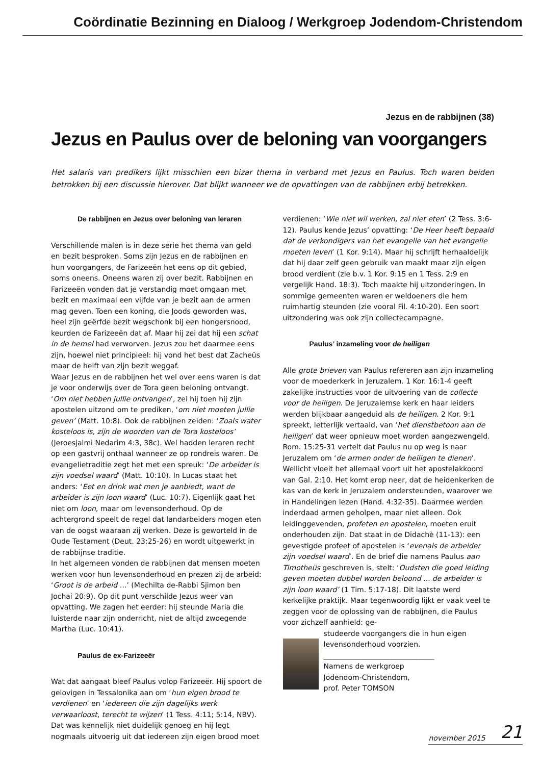Coördinatie Bezinning en Dialoog / Werkgroep Jodendom-Christendom
Jezus en de rabbijnen (38)
Jezus en Paulus over de beloning van voorgangers
Het salaris van predikers lijkt misschien een bizar thema in verband met Jezus en Paulus. Toch waren beiden betrokken bij een discussie hierover. Dat blijkt wanneer we de opvattingen van de rabbijnen erbij betrekken.
De rabbijnen en Jezus over beloning van leraren
Verschillende malen is in deze serie het thema van geld en bezit besproken. Soms zijn Jezus en de rabbijnen en hun voorgangers, de Farizeeën het eens op dit gebied, soms oneens. Oneens waren zij over bezit. Rabbijnen en Farizeeën vonden dat je verstandig moet omgaan met bezit en maximaal een vijfde van je bezit aan de armen mag geven. Toen een koning, die Joods geworden was, heel zijn geërfde bezit wegschonk bij een hongersnood, keurden de Farizeeën dat af. Maar hij zei dat hij een schat in de hemel had verworven. Jezus zou het daarmee eens zijn, hoewel niet principieel: hij vond het best dat Zacheüs maar de helft van zijn bezit weggaf.
Waar Jezus en de rabbijnen het wel over eens waren is dat je voor onderwijs over de Tora geen beloning ontvangt. ‘Om niet hebben jullie ontvangen’, zei hij toen hij zijn apostelen uitzond om te prediken, ‘om niet moeten jullie geven’ (Matt. 10:8). Ook de rabbijnen zeiden: ‘Zoals water kosteloos is, zijn de woorden van de Tora kosteloos’ (Jeroesjalmi Nedarim 4:3, 38c). Wel hadden leraren recht op een gastvrij onthaal wanneer ze op rondreis waren. De evangelietraditie zegt het met een spreuk: ‘De arbeider is zijn voedsel waard’ (Matt. 10:10). In Lucas staat het anders: ‘Eet en drink wat men je aanbiedt, want de arbeider is zijn loon waard’ (Luc. 10:7). Eigenlijk gaat het niet om loon, maar om levensonderhoud. Op de achtergrond speelt de regel dat landarbeiders mogen eten van de oogst waaraan zij werken. Deze is geworteld in de Oude Testament (Deut. 23:25-26) en wordt uitgewerkt in de rabbijnse traditie.
In het algemeen vonden de rabbijnen dat mensen moeten werken voor hun levensonderhoud en prezen zij de arbeid: ‘Groot is de arbeid …’ (Mechilta de-Rabbi Sjimon ben Jochai 20:9). Op dit punt verschilde Jezus weer van opvatting. We zagen het eerder: hij steunde Maria die luisterde naar zijn onderricht, niet de altijd zwoegende Martha (Luc. 10:41).
Paulus de ex-Farizeeër
Wat dat aangaat bleef Paulus volop Farizeeër. Hij spoort de gelovigen in Tessalonika aan om ‘hun eigen brood te verdienen’ en ‘iedereen die zijn dagelijks werk verwaarloost, terecht te wijzen’ (1 Tess. 4:11; 5:14, NBV). Dat was kennelijk niet duidelijk genoeg en hij legt nogmaals uitvoerig uit dat iedereen zijn eigen brood moet
verdienen: ‘Wie niet wil werken, zal niet eten’ (2 Tess. 3:6-12). Paulus kende Jezus’ opvatting: ‘De Heer heeft bepaald dat de verkondigers van het evangelie van het evangelie moeten leven’ (1 Kor. 9:14). Maar hij schrijft herhaaldelijk dat hij daar zelf geen gebruik van maakt maar zijn eigen brood verdient (zie b.v. 1 Kor. 9:15 en 1 Tess. 2:9 en vergelijk Hand. 18:3). Toch maakte hij uitzonderingen. In sommige gemeenten waren er weldoeners die hem ruimhartig steunden (zie vooral Fil. 4:10-20). Een soort uitzondering was ook zijn collectecampagne.
Paulus’ inzameling voor de heiligen
Alle grote brieven van Paulus refereren aan zijn inzameling voor de moederkerk in Jeruzalem. 1 Kor. 16:1-4 geeft zakelijke instructies voor de uitvoering van de collecte voor de heiligen. De Jeruzalemse kerk en haar leiders werden blijkbaar aangeduid als de heiligen. 2 Kor. 9:1 spreekt, letterlijk vertaald, van ‘het dienstbetoon aan de heiligen’ dat weer opnieuw moet worden aangezwengeld. Rom. 15:25-31 vertelt dat Paulus nu op weg is naar Jeruzalem om ‘de armen onder de heiligen te dienen’. Wellicht vloeit het allemaal voort uit het apostelakkoord van Gal. 2:10. Het komt erop neer, dat de heidenkerken de kas van de kerk in Jeruzalem ondersteunden, waarover we in Handelingen lezen (Hand. 4:32-35). Daarmee werden inderdaad armen geholpen, maar niet alleen. Ook leidinggevenden, profeten en apostelen, moeten eruit onderhouden zijn. Dat staat in de Didachè (11-13): een gevestigde profeet of apostelen is ‘evenals de arbeider zijn voedsel waard’. En de brief die namens Paulus aan Timotheüs geschreven is, stelt: ‘Oudsten die goed leiding geven moeten dubbel worden beloond ... de arbeider is zijn loon waard’ (1 Tim. 5:17-18). Dit laatste werd kerkelijke praktijk. Maar tegenwoordig lijkt er vaak veel te zeggen voor de oplossing van de rabbijnen, die Paulus voor zichzelf aanhield: ge-
studeerde voorgangers die in hun eigen levensonderhoud voorzien.
_______________________________
Namens de werkgroep
Jodendom-Christendom,
prof. Peter TOMSON
november 2015 21